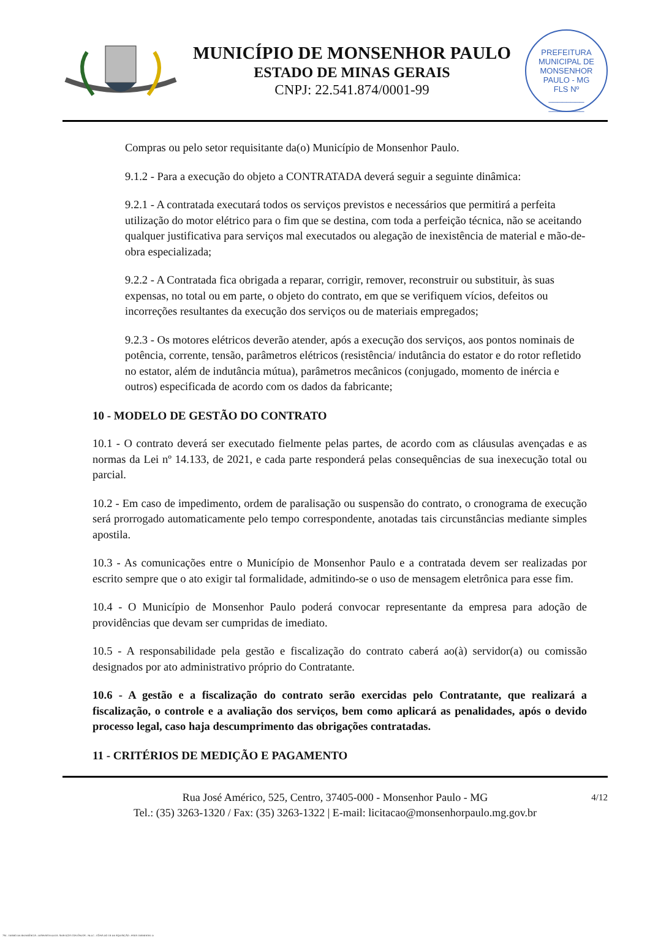MUNICÍPIO DE MONSENHOR PAULO
ESTADO DE MINAS GERAIS
CNPJ: 22.541.874/0001-99
PREFEITURA MUNICIPAL DE MONSENHOR PAULO - MG
FLS Nº
________
________
Compras ou pelo setor requisitante da(o) Município de Monsenhor Paulo.
9.1.2 - Para a execução do objeto a CONTRATADA deverá seguir a seguinte dinâmica:
9.2.1 - A contratada executará todos os serviços previstos e necessários que permitirá a perfeita utilização do motor elétrico para o fim que se destina, com toda a perfeição técnica, não se aceitando qualquer justificativa para serviços mal executados ou alegação de inexistência de material e mão-de-obra especializada;
9.2.2 - A Contratada fica obrigada a reparar, corrigir, remover, reconstruir ou substituir, às suas expensas, no total ou em parte, o objeto do contrato, em que se verifiquem vícios, defeitos ou incorreções resultantes da execução dos serviços ou de materiais empregados;
9.2.3 - Os motores elétricos deverão atender, após a execução dos serviços, aos pontos nominais de potência, corrente, tensão, parâmetros elétricos (resistência/ indutância do estator e do rotor refletido no estator, além de indutância mútua), parâmetros mecânicos (conjugado, momento de inércia e outros) especificada de acordo com os dados da fabricante;
10 - MODELO DE GESTÃO DO CONTRATO
10.1 - O contrato deverá ser executado fielmente pelas partes, de acordo com as cláusulas avençadas e as normas da Lei nº 14.133, de 2021, e cada parte responderá pelas consequências de sua inexecução total ou parcial.
10.2 - Em caso de impedimento, ordem de paralisação ou suspensão do contrato, o cronograma de execução será prorrogado automaticamente pelo tempo correspondente, anotadas tais circunstâncias mediante simples apostila.
10.3 - As comunicações entre o Município de Monsenhor Paulo e a contratada devem ser realizadas por escrito sempre que o ato exigir tal formalidade, admitindo-se o uso de mensagem eletrônica para esse fim.
10.4 - O Município de Monsenhor Paulo poderá convocar representante da empresa para adoção de providências que devam ser cumpridas de imediato.
10.5 - A responsabilidade pela gestão e fiscalização do contrato caberá ao(à) servidor(a) ou comissão designados por ato administrativo próprio do Contratante.
10.6 - A gestão e a fiscalização do contrato serão exercidas pelo Contratante, que realizará a fiscalização, o controle e a avaliação dos serviços, bem como aplicará as penalidades, após o devido processo legal, caso haja descumprimento das obrigações contratadas.
11 - CRITÉRIOS DE MEDIÇÃO E PAGAMENTO
4/12 Rua José Américo, 525, Centro, 37405-000 - Monsenhor Paulo - MG
Tel.: (35) 3263-1320 / Fax: (35) 3263-1322 | E-mail: licitacao@monsenhorpaulo.mg.gov.br
784 - TERMO DE REFERÊNCIA - DISPENSA ELETR. SERVIÇOS CONTÍNUOS - NLLC - CÓPIA DO TR DE AQUISIÇÃO - PARA TERMINAR. D